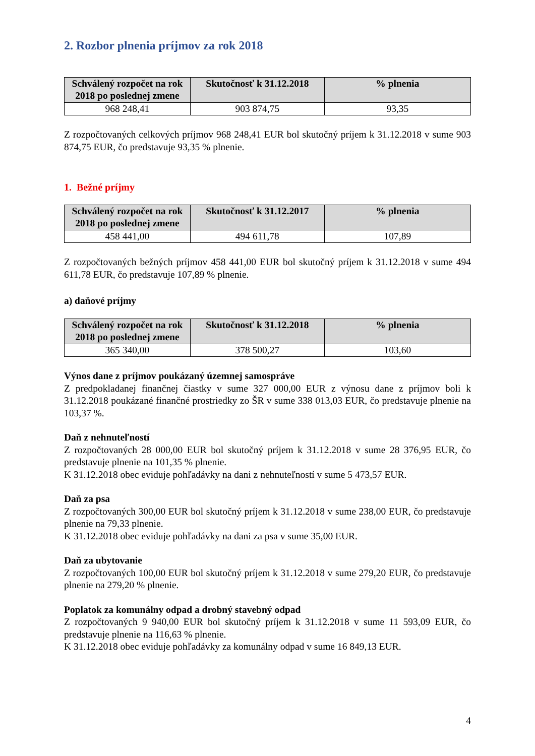2. Rozbor plnenia príjmov za rok 2018
| Schválený rozpočet na rok 2018 po poslednej zmene | Skutočnosť k 31.12.2018 | % plnenia |
| --- | --- | --- |
| 968 248,41 | 903 874,75 | 93,35 |
Z rozpočtovaných celkových príjmov 968 248,41 EUR bol skutočný príjem k 31.12.2018 v sume 903 874,75 EUR, čo predstavuje 93,35 % plnenie.
1. Bežné príjmy
| Schválený rozpočet na rok 2018 po poslednej zmene | Skutočnosť k 31.12.2017 | % plnenia |
| --- | --- | --- |
| 458 441,00 | 494 611,78 | 107,89 |
Z rozpočtovaných bežných príjmov 458 441,00 EUR bol skutočný príjem k 31.12.2018 v sume 494 611,78 EUR, čo predstavuje 107,89 % plnenie.
a) daňové príjmy
| Schválený rozpočet na rok 2018 po poslednej zmene | Skutočnosť k 31.12.2018 | % plnenia |
| --- | --- | --- |
| 365 340,00 | 378 500,27 | 103,60 |
Výnos dane z príjmov poukázaný územnej samospráve
Z predpokladanej finančnej čiastky v sume 327 000,00 EUR z výnosu dane z príjmov boli k 31.12.2018 poukázané finančné prostriedky zo ŠR v sume 338 013,03 EUR, čo predstavuje plnenie na 103,37 %.
Daň z nehnuteľností
Z rozpočtovaných 28 000,00 EUR bol skutočný príjem k 31.12.2018 v sume 28 376,95 EUR, čo predstavuje plnenie na 101,35 % plnenie.
K 31.12.2018 obec eviduje pohľadávky na dani z nehnuteľností v sume 5 473,57 EUR.
Daň za psa
Z rozpočtovaných 300,00 EUR bol skutočný príjem k 31.12.2018 v sume 238,00 EUR, čo predstavuje plnenie na 79,33 plnenie.
K 31.12.2018 obec eviduje pohľadávky na dani za psa v sume 35,00 EUR.
Daň za ubytovanie
Z rozpočtovaných 100,00 EUR bol skutočný príjem k 31.12.2018 v sume 279,20 EUR, čo predstavuje plnenie na 279,20 % plnenie.
Poplatok za komunálny odpad a drobný stavebný odpad
Z rozpočtovaných 9 940,00 EUR bol skutočný príjem k 31.12.2018 v sume 11 593,09 EUR, čo predstavuje plnenie na 116,63 % plnenie.
K 31.12.2018 obec eviduje pohľadávky za komunálny odpad v sume 16 849,13 EUR.
4